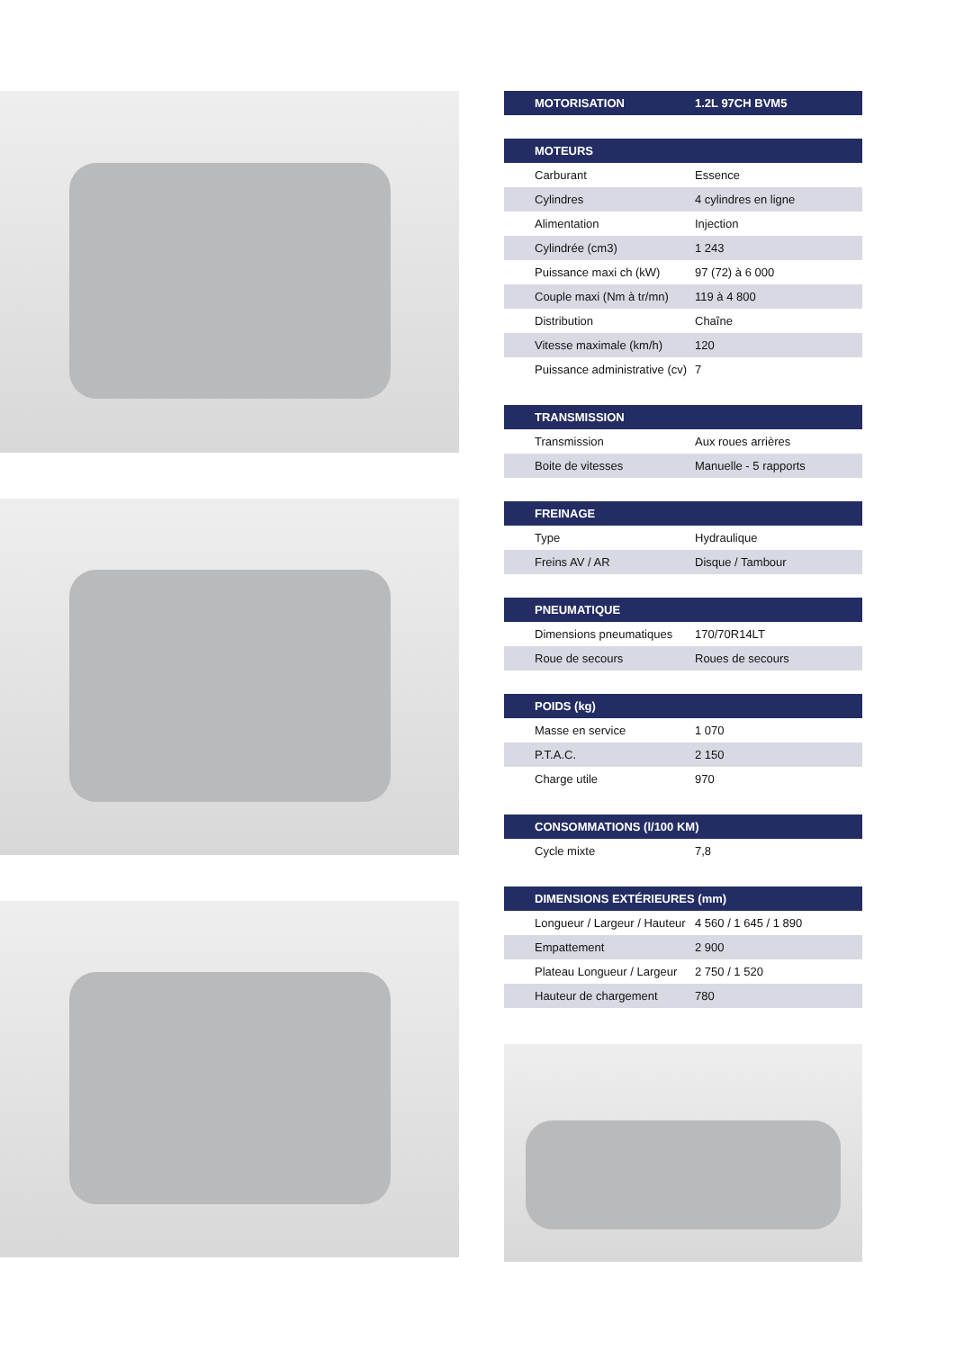| MOTORISATION | 1.2L 97CH BVM5 |
| --- | --- |
| MOTEURS | |
| --- | --- |
| Carburant | Essence |
| Cylindres | 4 cylindres en ligne |
| Alimentation | Injection |
| Cylindrée (cm3) | 1 243 |
| Puissance maxi ch (kW) | 97 (72) à 6 000 |
| Couple maxi (Nm à tr/mn) | 119 à 4 800 |
| Distribution | Chaîne |
| Vitesse maximale (km/h) | 120 |
| Puissance administrative (cv) | 7 |
| TRANSMISSION | |
| --- | --- |
| Transmission | Aux roues arrières |
| Boite de vitesses | Manuelle - 5 rapports |
| FREINAGE | |
| --- | --- |
| Type | Hydraulique |
| Freins AV / AR | Disque / Tambour |
| PNEUMATIQUE | |
| --- | --- |
| Dimensions pneumatiques | 170/70R14LT |
| Roue de secours | Roues de secours |
| POIDS (kg) | |
| --- | --- |
| Masse en service | 1 070 |
| P.T.A.C. | 2 150 |
| Charge utile | 970 |
| CONSOMMATIONS (l/100 KM) | |
| --- | --- |
| Cycle mixte | 7,8 |
| DIMENSIONS EXTÉRIEURES (mm) | |
| --- | --- |
| Longueur / Largeur / Hauteur | 4 560 / 1 645 / 1 890 |
| Empattement | 2 900 |
| Plateau Longueur / Largeur | 2 750 / 1 520 |
| Hauteur de chargement | 780 |